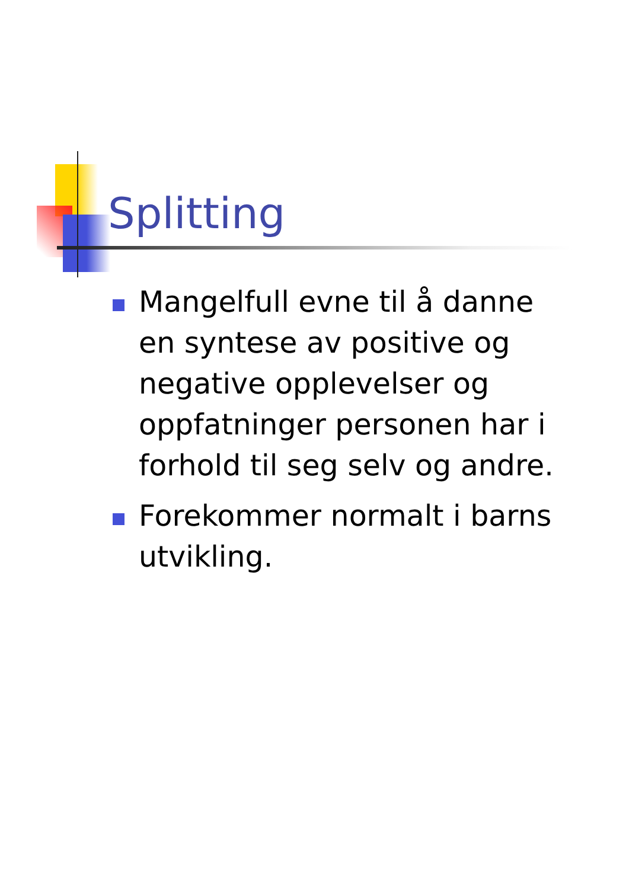Splitting
Mangelfull evne til å danne en syntese av positive og negative opplevelser og oppfatninger personen har i forhold til seg selv og andre.
Forekommer normalt i barns utvikling.